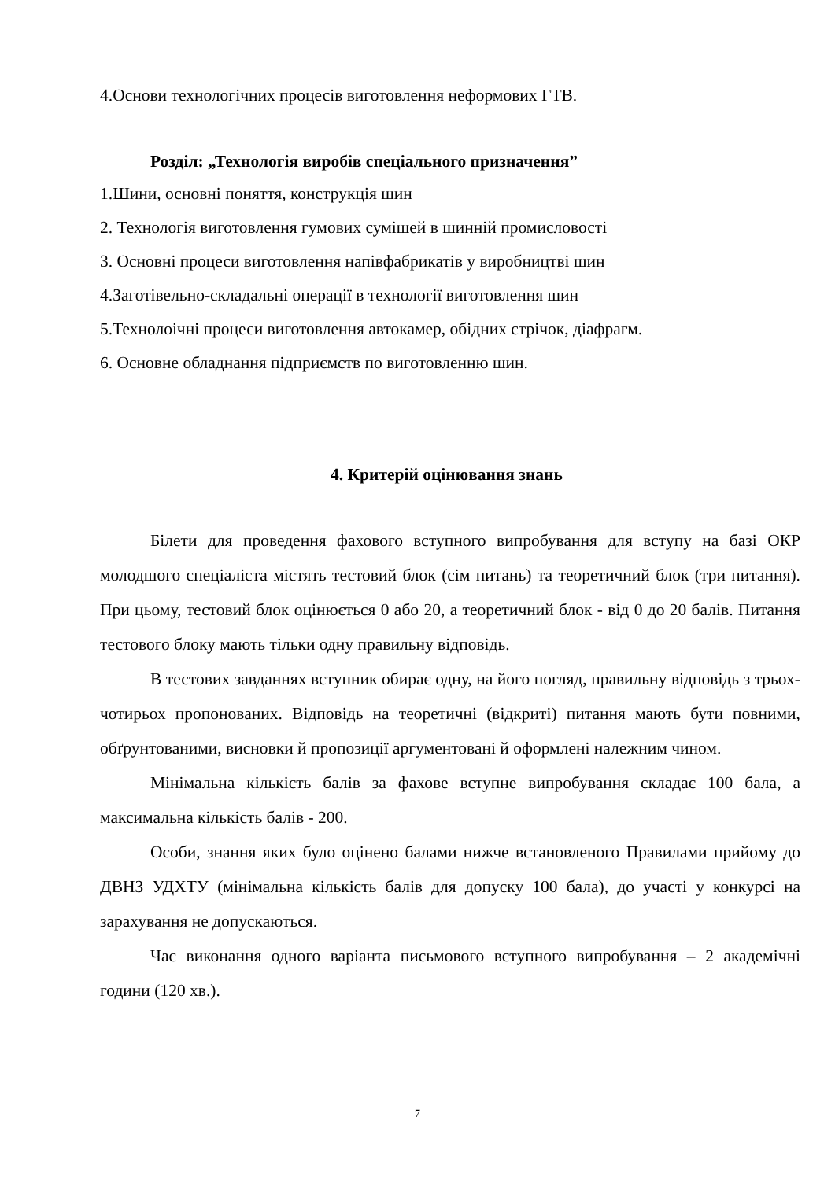4.Основи технологічних процесів виготовлення неформових ГТВ.
Розділ: „Технологія виробів спеціального призначення”
1.Шини, основні поняття, конструкція шин
2. Технологія виготовлення гумових сумішей в шинній промисловості
3. Основні процеси виготовлення напівфабрикатів у виробництві шин
4.Заготівельно-складальні операції в технології виготовлення шин
5.Технолоічні процеси виготовлення автокамер, обідних стрічок, діафрагм.
6. Основне обладнання підприємств по виготовленню шин.
4. Критерій оцінювання знань
Білети для проведення фахового вступного випробування для вступу на базі ОКР молодшого спеціаліста містять тестовий блок (сім питань) та теоретичний блок (три питання). При цьому, тестовий блок оцінюється 0 або 20, а теоретичний блок - від 0 до 20 балів. Питання тестового блоку мають тільки одну правильну відповідь.
В тестових завданнях вступник обирає одну, на його погляд, правильну відповідь з трьох-чотирьох пропонованих. Відповідь на теоретичні (відкриті) питання мають бути повними, обґрунтованими, висновки й пропозиції аргументовані й оформлені належним чином.
Мінімальна кількість балів за фахове вступне випробування складає 100 бала, а максимальна кількість балів - 200.
Особи, знання яких було оцінено балами нижче встановленого Правилами прийому до ДВНЗ УДХТУ (мінімальна кількість балів для допуску 100 бала), до участі у конкурсі на зарахування не допускаються.
Час виконання одного варіанта письмового вступного випробування – 2 академічні години (120 хв.).
7